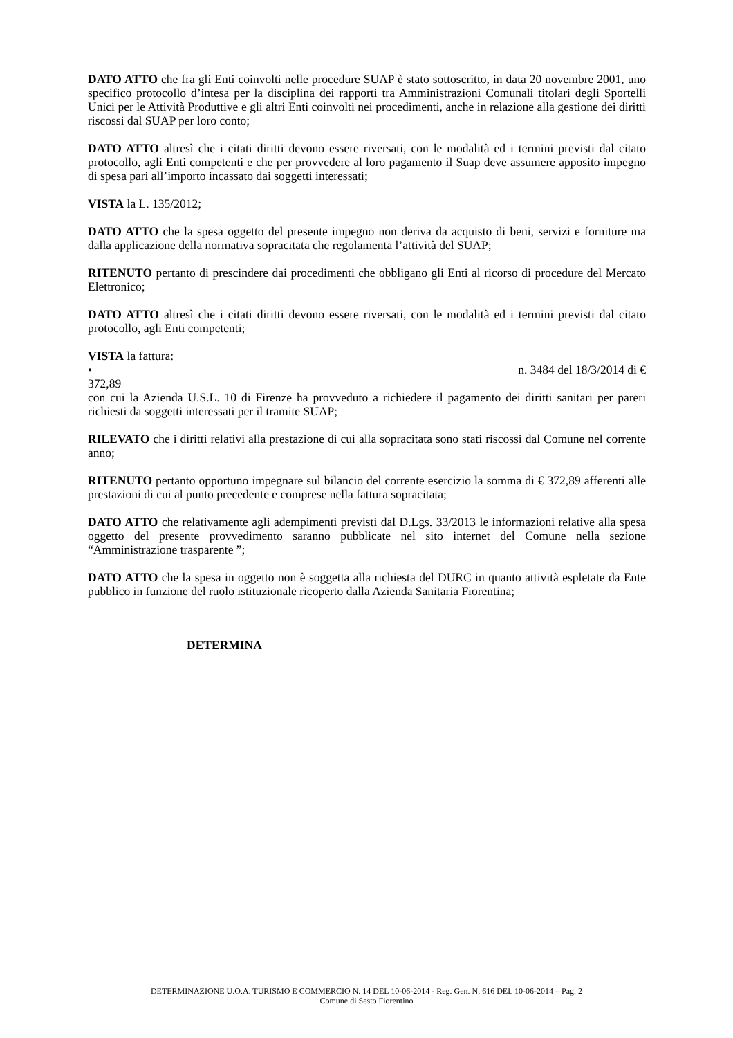DATO ATTO che fra gli Enti coinvolti nelle procedure SUAP è stato sottoscritto, in data 20 novembre 2001, uno specifico protocollo d’intesa per la disciplina dei rapporti tra Amministrazioni Comunali titolari degli Sportelli Unici per le Attività Produttive e gli altri Enti coinvolti nei procedimenti, anche in relazione alla gestione dei diritti riscossi dal SUAP per loro conto;
DATO ATTO altresì che i citati diritti devono essere riversati, con le modalità ed i termini previsti dal citato protocollo, agli Enti competenti e che per provvedere al loro pagamento il Suap deve assumere apposito impegno di spesa pari all’importo incassato dai soggetti interessati;
VISTA la L. 135/2012;
DATO ATTO che la spesa oggetto del presente impegno non deriva da acquisto di beni, servizi e forniture ma dalla applicazione della normativa sopracitata che regolamenta l’attività del SUAP;
RITENUTO pertanto di prescindere dai procedimenti che obbligano gli Enti al ricorso di procedure del Mercato Elettronico;
DATO ATTO altresì che i citati diritti devono essere riversati, con le modalità ed i termini previsti dal citato protocollo, agli Enti competenti;
VISTA la fattura:
• n. 3484 del 18/3/2014 di €
372,89
con cui la Azienda U.S.L. 10 di Firenze ha provveduto a richiedere il pagamento dei diritti sanitari per pareri richiesti da soggetti interessati per il tramite SUAP;
RILEVATO che i diritti relativi alla prestazione di cui alla sopracitata sono stati riscossi dal Comune nel corrente anno;
RITENUTO pertanto opportuno impegnare sul bilancio del corrente esercizio la somma di € 372,89 afferenti alle prestazioni di cui al punto precedente e comprese nella fattura sopracitata;
DATO ATTO che relativamente agli adempimenti previsti dal D.Lgs. 33/2013 le informazioni relative alla spesa oggetto del presente provvedimento saranno pubblicate nel sito internet del Comune nella sezione “Amministrazione trasparente ”;
DATO ATTO che la spesa in oggetto non è soggetta alla richiesta del DURC in quanto attività espletate da Ente pubblico in funzione del ruolo istituzionale ricoperto dalla Azienda Sanitaria Fiorentina;
DETERMINA
DETERMINAZIONE U.O.A. TURISMO E COMMERCIO N. 14 DEL 10-06-2014 - Reg. Gen. N. 616 DEL 10-06-2014 – Pag. 2
Comune di Sesto Fiorentino